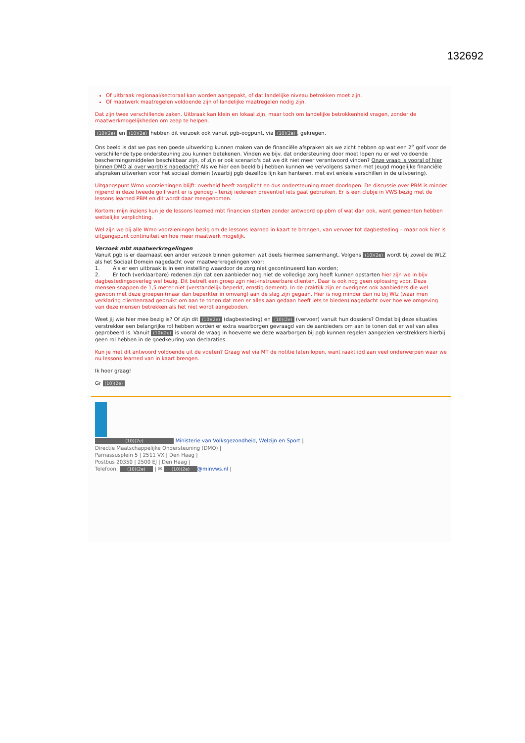132692
Of uitbraak regionaal/sectoraal kan worden aangepakt, of dat landelijke niveau betrokken moet zijn.
Of maatwerk maatregelen voldoende zijn of landelijke maatregelen nodig zijn.
Dat zijn twee verschillende zaken. Uitbraak kan klein en lokaal zijn, maar toch om landelijke betrokkenheid vragen, zonder de maatwerkmogelijkheden om zeep te helpen.
(10)(2e) en (10)(2e) hebben dit verzoek ook vanuit pgb-oogpunt, via (10)(2e), gekregen.
Ons beeld is dat we pas een goede uitwerking kunnen maken van de financiële afspraken als we zicht hebben op wat een 2<sup>e</sup> golf voor de verschillende type ondersteuning zou kunnen betekenen. Vinden we bijv. dat ondersteuning door moet lopen nu er wel voldoende beschermingsmiddelen beschikbaar zijn, of zijn er ook scenario's dat we dit niet meer verantwoord vinden? Onze vraag is vooral of hier binnen DMO al over wordt/is nagedacht? Als we hier een beeld bij hebben kunnen we vervolgens samen met Jeugd mogelijke financiële afspraken uitwerken voor het sociaal domein (waarbij pgb dezelfde lijn kan hanteren, met evt enkele verschillen in de uitvoering).
Uitgangspunt Wmo voorzieningen blijft: overheid heeft zorgplicht en dus ondersteuning moet doorlopen. De discussie over PBM is minder nijpend in deze tweede golf want er is genoeg – tenzij iedereen preventief iets gaat gebruiken. Er is een clubje in VWS bezig met de lessons learned PBM en dit wordt daar meegenomen.
Kortom; mijn inziens kun je de lessons learned mbt financien starten zonder antwoord op pbm of wat dan ook, want gemeenten hebben wettelijke verplichting.
Wel zijn we bij alle Wmo voorzieningen bezig om de lessons learned in kaart te brengen, van vervoer tot dagbesteding – maar ook hier is uitgangspunt continuiteit en hoe meer maatwerk mogelijk.
Verzoek mbt maatwerkregelingen
Vanuit pgb is er daarnaast een ander verzoek binnen gekomen wat deels hiermee samenhangt. Volgens (10)(2e) wordt bij zowel de WLZ als het Sociaal Domein nagedacht over maatwerkregelingen voor:
1. Als er een uitbraak is in een instelling waardoor de zorg niet gecontinueerd kan worden;
2. Er toch (verklaarbare) redenen zijn dat een aanbieder nog niet de volledige zorg heeft kunnen opstarten hier zijn we in bijv dagbestedingsoverleg wel bezig. Dit betreft een groep zgn niet-instrueerbare clienten. Daar is ook nog geen oplossing voor. Deze mensen snappen de 1,5 meter niet (verstandelijk beperkt, ernstig dement). In de praktijk zijn er overigens ook aanbieders die wel gewoon met deze groepen (maar dan beperkter in omvang) aan de slag zijn gegaan. Hier is nog minder dan nu bij Wlz (waar men verklaring clientenraad gebruikt om aan te tonen dat men er alles aan gedaan heeft iets te bieden) nagedacht over hoe we omgeving van deze mensen betrekken als het niet wordt aangeboden.
Weet jij wie hier mee bezig is? Of zijn dit (10)(2e) (dagbesteding) en (10)(2e) (vervoer) vanuit hun dossiers? Omdat bij deze situaties verstrekker een belangrijke rol hebben worden er extra waarborgen gevraagd van de aanbieders om aan te tonen dat er wel van alles geprobeerd is. Vanuit (10)(2e) is vooral de vraag in hoeverre we deze waarborgen bij pgb kunnen regelen aangezien verstrekkers hierbij geen rol hebben in de goedkeuring van declaraties.
Kun je met dit antwoord voldoende uit de voeten? Graag wel via MT de notitie laten lopen, want raakt idd aan veel onderwerpen waar we nu lessons learned van in kaart brengen.
Ik hoor graag!
Gr (10)(2e)
(10)(2e) Ministerie van Volksgezondheid, Welzijn en Sport |
Directie Maatschappelijke Ondersteuning (DMO) |
Parnassusplein 5 | 2511 VX | Den Haag |
Postbus 20350 | 2500 EJ | Den Haag |
Telefoon: (10)(2e) | ✉ (10)(2e) @minvws.nl |